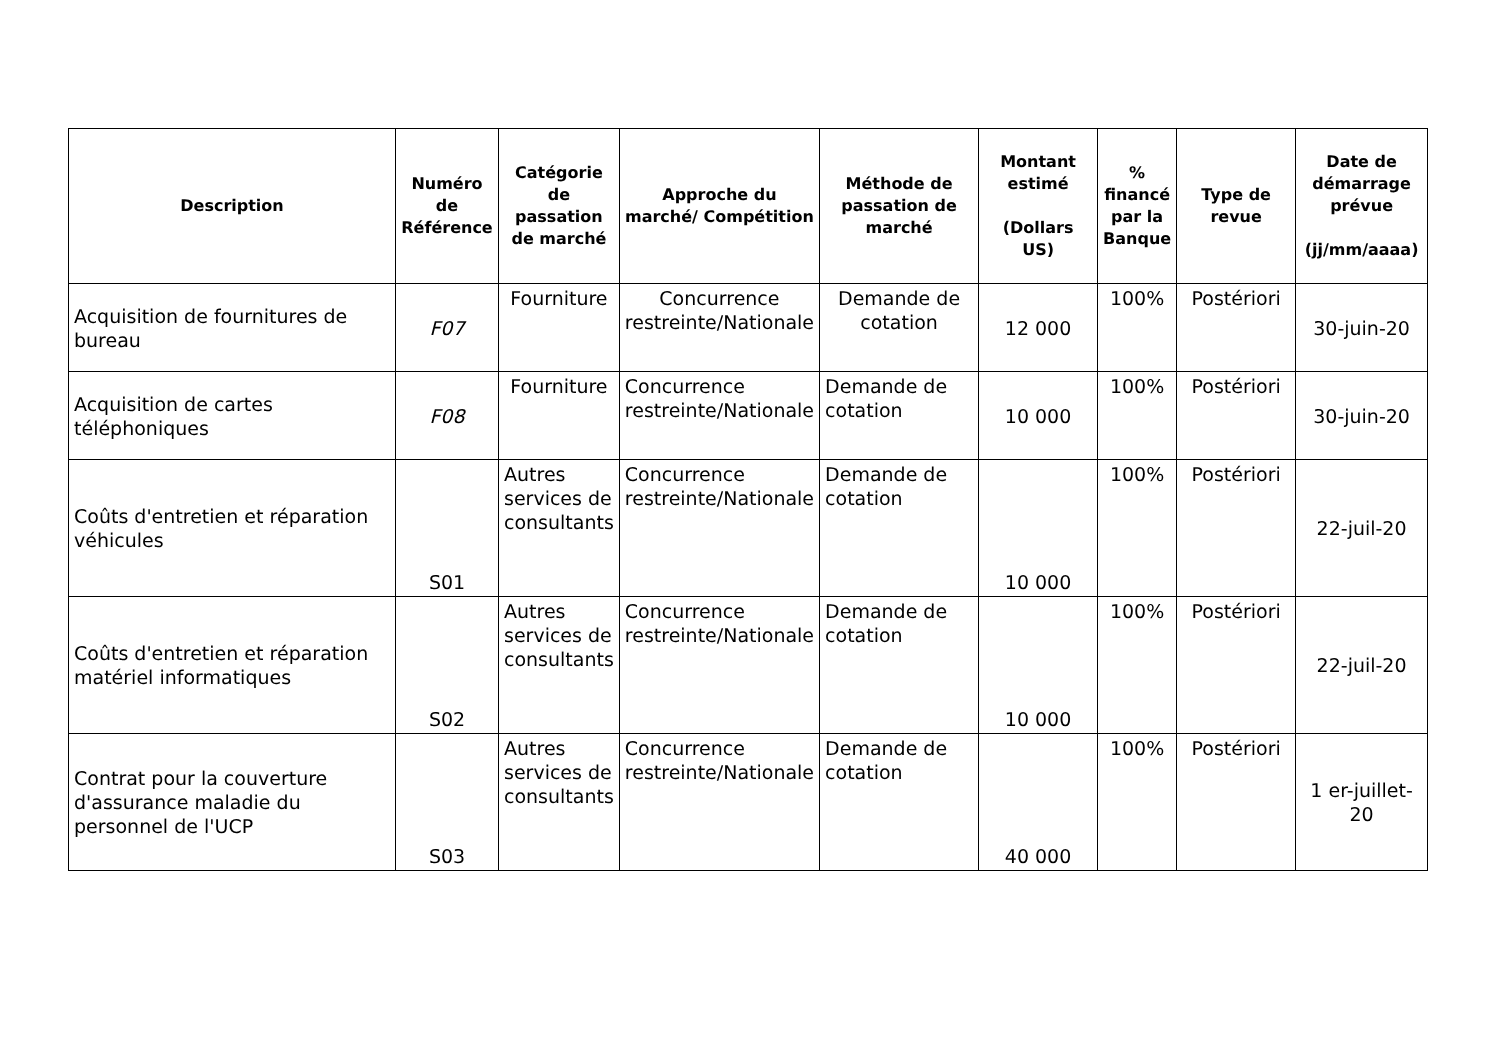| Description | Numéro de Référence | Catégorie de passation de marché | Approche du marché/ Compétition | Méthode de passation de marché | Montant estimé (Dollars US) | % financé par la Banque | Type de revue | Date de démarrage prévue (jj/mm/aaaa) |
| --- | --- | --- | --- | --- | --- | --- | --- | --- |
| Acquisition de fournitures de bureau | F07 | Fourniture | Concurrence restreinte/Nationale | Demande de cotation | 12 000 | 100% | Postériori | 30-juin-20 |
| Acquisition de cartes téléphoniques | F08 | Fourniture | Concurrence restreinte/Nationale | Demande de cotation | 10 000 | 100% | Postériori | 30-juin-20 |
| Coûts d'entretien et réparation véhicules | S01 | Autres services de consultants | Concurrence restreinte/Nationale | Demande de cotation | 10 000 | 100% | Postériori | 22-juil-20 |
| Coûts d'entretien et réparation matériel informatiques | S02 | Autres services de consultants | Concurrence restreinte/Nationale | Demande de cotation | 10 000 | 100% | Postériori | 22-juil-20 |
| Contrat pour la couverture d'assurance maladie du personnel de l'UCP | S03 | Autres services de consultants | Concurrence restreinte/Nationale | Demande de cotation | 40 000 | 100% | Postériori | 1 er-juillet-20 |